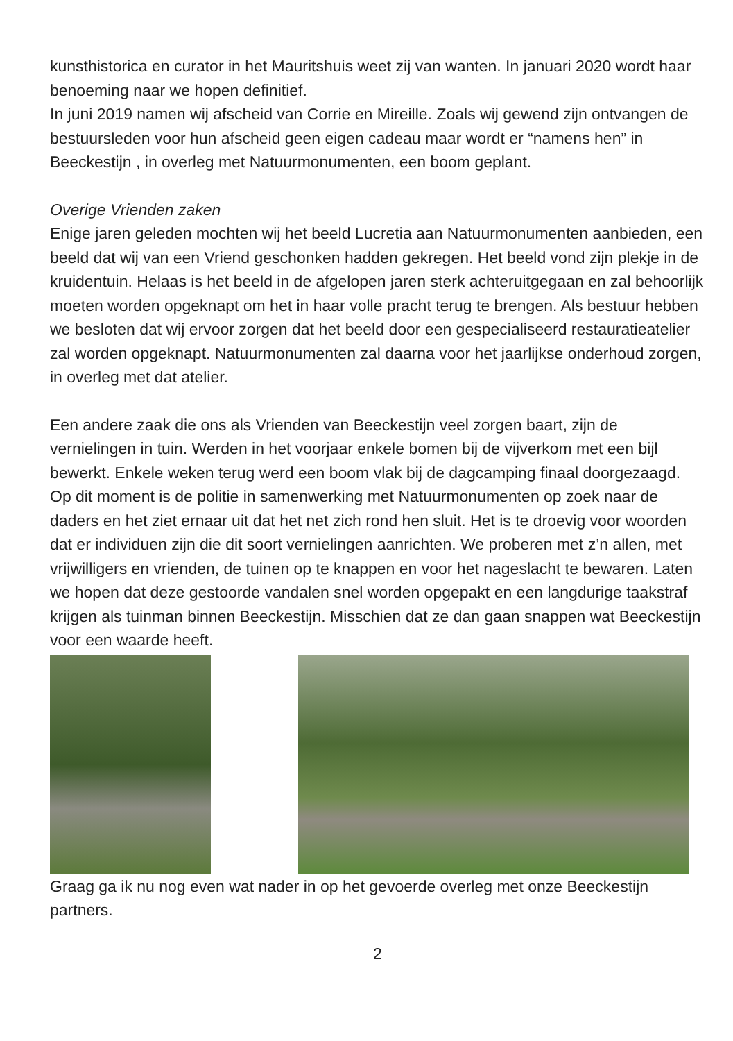kunsthistorica en curator in het Mauritshuis weet zij van wanten. In januari 2020 wordt haar benoeming naar we hopen definitief.
In juni 2019 namen wij afscheid van Corrie en Mireille. Zoals wij gewend zijn ontvangen de bestuursleden voor hun afscheid geen eigen cadeau maar wordt er “namens hen” in Beeckestijn , in overleg met Natuurmonumenten, een boom geplant.
Overige Vrienden zaken
Enige jaren geleden mochten wij het beeld Lucretia aan Natuurmonumenten aanbieden, een beeld dat wij van een Vriend geschonken hadden gekregen. Het beeld vond zijn plekje in de kruidentuin. Helaas is het beeld in de afgelopen jaren sterk achteruitgegaan en zal behoorlijk moeten worden opgeknapt om het in haar volle pracht terug te brengen. Als bestuur hebben we besloten dat wij ervoor zorgen dat het beeld door een gespecialiseerd restauratieatelier zal worden opgeknapt. Natuurmonumenten zal daarna voor het jaarlijkse onderhoud zorgen, in overleg met dat atelier.
Een andere zaak die ons als Vrienden van Beeckestijn veel zorgen baart, zijn de vernielingen in tuin. Werden in het voorjaar enkele bomen bij de vijverkom met een bijl bewerkt. Enkele weken terug werd een boom vlak bij de dagcamping finaal doorgezaagd. Op dit moment is de politie in samenwerking met Natuurmonumenten op zoek naar de daders en het ziet ernaar uit dat het net zich rond hen sluit. Het is te droevig voor woorden dat er individuen zijn die dit soort vernielingen aanrichten. We proberen met z’n allen, met vrijwilligers en vrienden, de tuinen op te knappen en voor het nageslacht te bewaren. Laten we hopen dat deze gestoorde vandalen snel worden opgepakt en een langdurige taakstraf krijgen als tuinman binnen Beeckestijn. Misschien dat ze dan gaan snappen wat Beeckestijn voor een waarde heeft.
Graag ga ik nu nog even wat nader in op het gevoerde overleg met onze Beeckestijn partners.
2